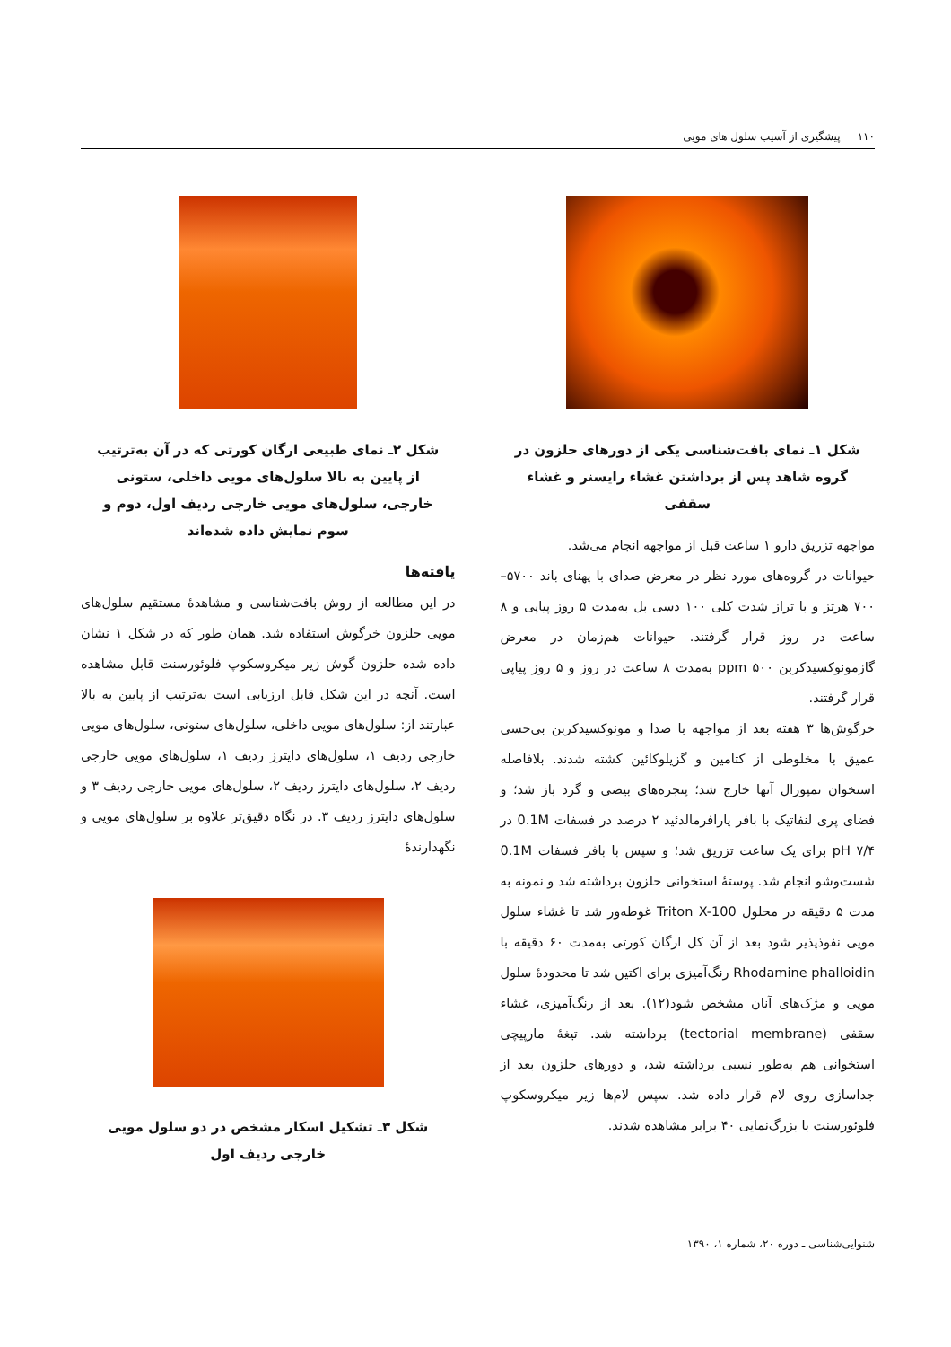۱۱۰ پیشگیری از آسیب سلول های مویی
شکل ۱ـ نمای بافت‌شناسی یکی از دورهای حلزون در گروه شاهد پس از برداشتن غشاء رایسنر و غشاء سقفی
مواجهه تزریق دارو ۱ ساعت قبل از مواجهه انجام می‌شد.
حیوانات در گروه‌های مورد نظر در معرض صدای با پهنای باند ۵۷۰۰–۷۰۰ هرتز و با تراز شدت کلی ۱۰۰ دسی بل به‌مدت ۵ روز پیاپی و ۸ ساعت در روز قرار گرفتند. حیوانات هم‌زمان در معرض گازمونوکسیدکربن ppm ۵۰۰ به‌مدت ۸ ساعت در روز و ۵ روز پیاپی قرار گرفتند.
خرگوش‌ها ۳ هفته بعد از مواجهه با صدا و مونوکسیدکربن بی‌حسی عمیق با مخلوطی از کتامین و گزیلوکائین کشته شدند. بلافاصله استخوان تمپورال آنها خارج شد؛ پنجره‌های بیضی و گرد باز شد؛ و فضای پری لنفاتیک با بافر پارافرمالدئید ۲ درصد در فسفات 0.1M در pH ۷/۴ برای یک ساعت تزریق شد؛ و سپس با بافر فسفات 0.1M شست‌وشو انجام شد. پوستهٔ استخوانی حلزون برداشته شد و نمونه به مدت ۵ دقیقه در محلول Triton X-100 غوطه‌ور شد تا غشاء سلول مویی نفوذپذیر شود بعد از آن کل ارگان کورتی به‌مدت ۶۰ دقیقه با Rhodamine phalloidin رنگ‌آمیزی برای اکتین شد تا محدودهٔ سلول مویی و مژک‌های آنان مشخص شود(۱۲). بعد از رنگ‌آمیزی، غشاء سقفی (tectorial membrane) برداشته شد. تیغهٔ مارپیچی استخوانی هم به‌طور نسبی برداشته شد، و دورهای حلزون بعد از جداسازی روی لام قرار داده شد. سپس لام‌ها زیر میکروسکوپ فلوئورسنت با بزرگ‌نمایی ۴۰ برابر مشاهده شدند.
شکل ۲ـ نمای طبیعی ارگان کورتی که در آن به‌ترتیب از پایین به بالا سلول‌های مویی داخلی، ستونی خارجی، سلول‌های مویی خارجی ردیف اول، دوم و سوم نمایش داده شده‌اند
یافته‌ها
در این مطالعه از روش بافت‌شناسی و مشاهدهٔ مستقیم سلول‌های مویی حلزون خرگوش استفاده شد. همان طور که در شکل ۱ نشان داده شده حلزون گوش زیر میکروسکوپ فلوئورسنت قابل مشاهده است. آنچه در این شکل قابل ارزیابی است به‌ترتیب از پایین به بالا عبارتند از: سلول‌های مویی داخلی، سلول‌های ستونی، سلول‌های مویی خارجی ردیف ۱، سلول‌های دایترز ردیف ۱، سلول‌های مویی خارجی ردیف ۲، سلول‌های دایترز ردیف ۲، سلول‌های مویی خارجی ردیف ۳ و سلول‌های دایترز ردیف ۳. در نگاه دقیق‌تر علاوه بر سلول‌های مویی و نگهدارندهٔ
شکل ۳ـ تشکیل اسکار مشخص در دو سلول مویی خارجی ردیف اول
شنوایی‌شناسی ـ دوره ۲۰، شماره ۱، ۱۳۹۰